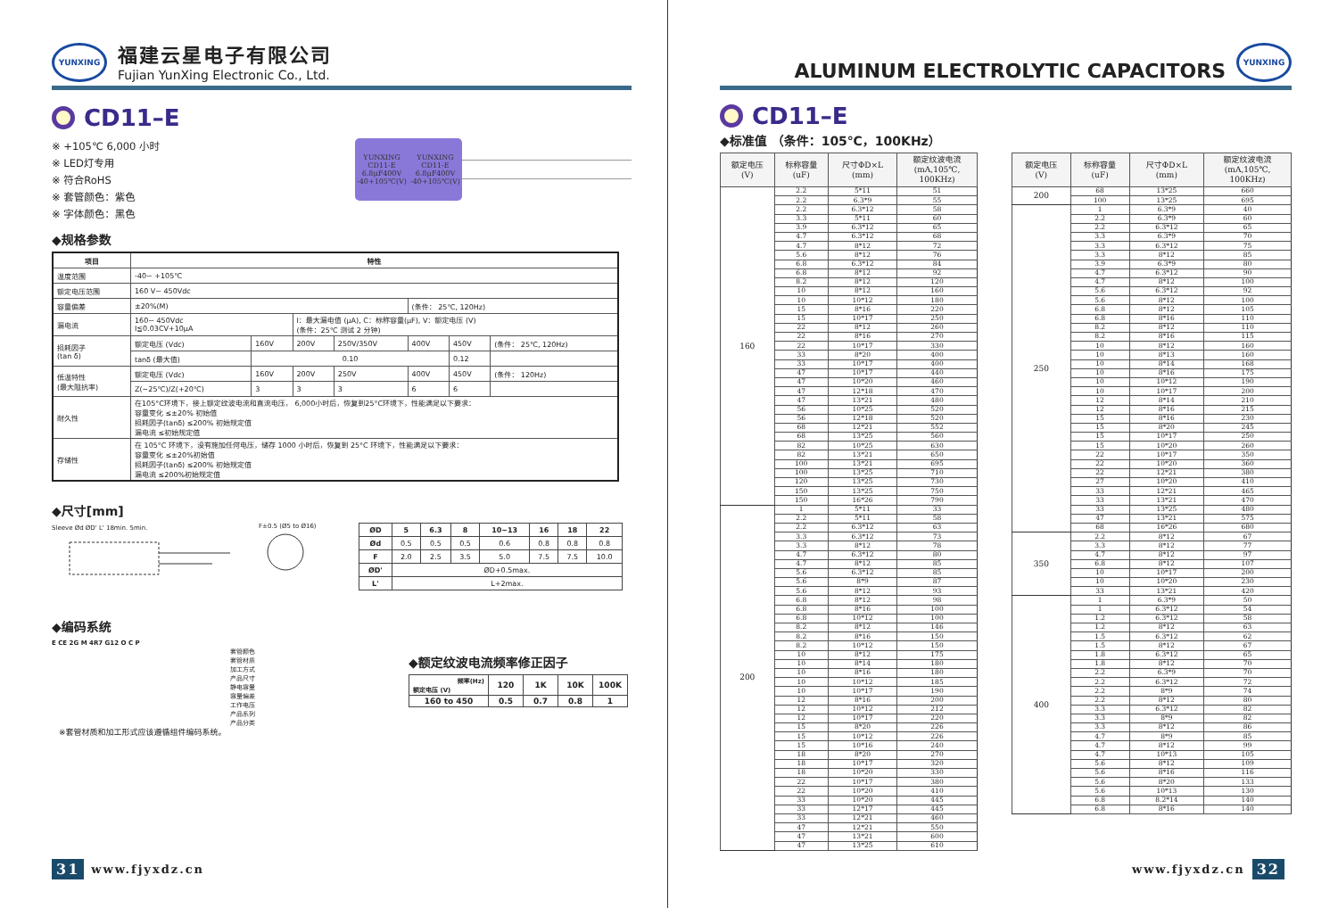YUNXING
福建云星电子有限公司
Fujian YunXing Electronic Co., Ltd.
CD11–E
※ +105℃ 6,000 小时
※ LED灯专用
※ 符合RoHS
※ 套管颜色：紫色
※ 字体颜色：黑色
YUNXING
CD11-E
6.8μF400V
-40+105℃(V)
YUNXING
CD11-E
6.8μF400V
-40+105℃(V)
◆规格参数
| 项目 | 特性 | | | | | | |
| --- | --- | --- | --- | --- | --- | --- | --- |
| 温度范围 | -40~ +105℃ | | | | | | |
| 额定电压范围 | 160 V~ 450Vdc | | | | | | |
| 容量偏差 | ±20%(M) | | | | (条件： 25℃, 120Hz) | | |
| 漏电流 | 160~ 450Vdc I≦0.03CV+10μA | | I：最大漏电值 (μA), C：标称容量(μF), V：额定电压 (V) (条件：25℃ 测试 2 分钟) | | | | |
| 损耗因子 (tan δ) | 额定电压 (Vdc) | 160V | 200V | 250V/350V | 400V | 450V | (条件： 25℃, 120Hz) |
| | tanδ (最大值) | 0.10 | | | | 0.12 | |
| 低温特性 (最大阻抗率) | 额定电压 (Vdc) | 160V | 200V | 250V | 400V | 450V | (条件： 120Hz) |
| | Z(−25℃)/Z(+20℃) | 3 | 3 | 3 | 6 | 6 | |
| 耐久性 | 在105°C环境下，接上额定纹波电流和直流电压， 6,000小时后，恢复到25°C环境下，性能满足以下要求： 容量变化 ≤±20% 初始值 损耗因子(tanδ) ≤200% 初始规定值 漏电流 ≤初始规定值 | | | | | | |
| 存储性 | 在 105°C 环境下，没有施加任何电压，储存 1000 小时后，恢复到 25°C 环境下，性能满足以下要求： 容量变化 ≤±20%初始值 损耗因子(tanδ) ≤200% 初始规定值 漏电流 ≤200%初始规定值 | | | | | | |
◆尺寸[mm]
Sleeve Ød ØD' L' 18min. 5min.
F±0.5 (Ø5 to Ø16)
| ØD | 5 | 6.3 | 8 | 10~13 | 16 | 18 | 22 |
| --- | --- | --- | --- | --- | --- | --- | --- |
| Ød | 0.5 | 0.5 | 0.5 | 0.6 | 0.8 | 0.8 | 0.8 |
| F | 2.0 | 2.5 | 3.5 | 5.0 | 7.5 | 7.5 | 10.0 |
| ØD' | ØD+0.5max. | | | | | | |
| L' | L+2max. | | | | | | |
◆编码系统
E CE 2G M 4R7 G12 O C P
套管颜色
套管材质
加工方式
产品尺寸
静电容量
容量偏差
工作电压
产品系列
产品分类
※套管材质和加工形式应该遵循组件编码系统。
◆额定纹波电流频率修正因子
| 频率(Hz) 额定电压 (V) | 120 | 1K | 10K | 100K |
| --- | --- | --- | --- | --- |
| 160 to 450 | 0.5 | 0.7 | 0.8 | 1 |
31 www.fjyxdz.cn
ALUMINUM ELECTROLYTIC CAPACITORS
YUNXING
CD11–E
◆标准值 （条件：105℃，100KHz）
| 额定电压 (V) | 标称容量 (uF) | 尺寸ΦD×L (mm) | 额定纹波电流 (mA,105℃, 100KHz) |
| --- | --- | --- | --- |
| 160 | 2.2 | 5*11 | 51 |
| | 2.2 | 6.3*9 | 55 |
| | 2.2 | 6.3*12 | 58 |
| | 3.3 | 5*11 | 60 |
| | 3.9 | 6.3*12 | 65 |
| | 4.7 | 6.3*12 | 68 |
| | 4.7 | 8*12 | 72 |
| | 5.6 | 8*12 | 76 |
| | 6.8 | 6.3*12 | 84 |
| | 6.8 | 8*12 | 92 |
| | 8.2 | 8*12 | 120 |
| | 10 | 8*12 | 160 |
| | 10 | 10*12 | 180 |
| | 15 | 8*16 | 220 |
| | 15 | 10*17 | 250 |
| | 22 | 8*12 | 260 |
| | 22 | 8*16 | 270 |
| | 22 | 10*17 | 330 |
| | 33 | 8*20 | 400 |
| | 33 | 10*17 | 400 |
| | 47 | 10*17 | 440 |
| | 47 | 10*20 | 460 |
| | 47 | 12*18 | 470 |
| | 47 | 13*21 | 480 |
| | 56 | 10*25 | 520 |
| | 56 | 12*18 | 520 |
| | 68 | 12*21 | 552 |
| | 68 | 13*25 | 560 |
| | 82 | 10*25 | 630 |
| | 82 | 13*21 | 650 |
| | 100 | 13*21 | 695 |
| | 100 | 13*25 | 710 |
| | 120 | 13*25 | 730 |
| | 150 | 13*25 | 750 |
| | 150 | 16*26 | 790 |
| 200 | 1 | 5*11 | 33 |
| | 2.2 | 5*11 | 58 |
| | 2.2 | 6.3*12 | 63 |
| | 3.3 | 6.3*12 | 73 |
| | 3.3 | 8*12 | 78 |
| | 4.7 | 6.3*12 | 80 |
| | 4.7 | 8*12 | 85 |
| | 5.6 | 6.3*12 | 85 |
| | 5.6 | 8*9 | 87 |
| | 5.6 | 8*12 | 93 |
| | 6.8 | 8*12 | 98 |
| | 6.8 | 8*16 | 100 |
| | 6.8 | 10*12 | 100 |
| | 8.2 | 8*12 | 146 |
| | 8.2 | 8*16 | 150 |
| | 8.2 | 10*12 | 150 |
| | 10 | 8*12 | 175 |
| | 10 | 8*14 | 180 |
| | 10 | 8*16 | 180 |
| | 10 | 10*12 | 185 |
| | 10 | 10*17 | 190 |
| | 12 | 8*16 | 200 |
| | 12 | 10*12 | 212 |
| | 12 | 10*17 | 220 |
| | 15 | 8*20 | 226 |
| | 15 | 10*12 | 226 |
| | 15 | 10*16 | 240 |
| | 18 | 8*20 | 270 |
| | 18 | 10*17 | 320 |
| | 18 | 10*20 | 330 |
| | 22 | 10*17 | 380 |
| | 22 | 10*20 | 410 |
| | 33 | 10*20 | 445 |
| | 33 | 12*17 | 445 |
| | 33 | 12*21 | 460 |
| | 47 | 12*21 | 550 |
| | 47 | 13*21 | 600 |
| | 47 | 13*25 | 610 |
| 额定电压 (V) | 标称容量 (uF) | 尺寸ΦD×L (mm) | 额定纹波电流 (mA,105℃, 100KHz) |
| --- | --- | --- | --- |
| 200 | 68 | 13*25 | 660 |
| | 100 | 13*25 | 695 |
| 250 | 1 | 6.3*9 | 40 |
| | 2.2 | 6.3*9 | 60 |
| | 2.2 | 6.3*12 | 65 |
| | 3.3 | 6.3*9 | 70 |
| | 3.3 | 6.3*12 | 75 |
| | 3.3 | 8*12 | 85 |
| | 3.9 | 6.3*9 | 80 |
| | 4.7 | 6.3*12 | 90 |
| | 4.7 | 8*12 | 100 |
| | 5.6 | 6.3*12 | 92 |
| | 5.6 | 8*12 | 100 |
| | 6.8 | 8*12 | 105 |
| | 6.8 | 8*16 | 110 |
| | 8.2 | 8*12 | 110 |
| | 8.2 | 8*16 | 115 |
| | 10 | 8*12 | 160 |
| | 10 | 8*13 | 160 |
| | 10 | 8*14 | 168 |
| | 10 | 8*16 | 175 |
| | 10 | 10*12 | 190 |
| | 10 | 10*17 | 200 |
| | 12 | 8*14 | 210 |
| | 12 | 8*16 | 215 |
| | 15 | 8*16 | 230 |
| | 15 | 8*20 | 245 |
| | 15 | 10*17 | 250 |
| | 15 | 10*20 | 260 |
| | 22 | 10*17 | 350 |
| | 22 | 10*20 | 360 |
| | 22 | 12*21 | 380 |
| | 27 | 10*20 | 410 |
| | 33 | 12*21 | 465 |
| | 33 | 13*21 | 470 |
| | 33 | 13*25 | 480 |
| | 47 | 13*21 | 575 |
| | 68 | 16*26 | 680 |
| 350 | 2.2 | 8*12 | 67 |
| | 3.3 | 8*12 | 77 |
| | 4.7 | 8*12 | 97 |
| | 6.8 | 8*12 | 107 |
| | 10 | 10*17 | 200 |
| | 10 | 10*20 | 230 |
| | 33 | 13*21 | 420 |
| 400 | 1 | 6.3*9 | 50 |
| | 1 | 6.3*12 | 54 |
| | 1.2 | 6.3*12 | 58 |
| | 1.2 | 8*12 | 63 |
| | 1.5 | 6.3*12 | 62 |
| | 1.5 | 8*12 | 67 |
| | 1.8 | 6.3*12 | 65 |
| | 1.8 | 8*12 | 70 |
| | 2.2 | 6.3*9 | 70 |
| | 2.2 | 6.3*12 | 72 |
| | 2.2 | 8*9 | 74 |
| | 2.2 | 8*12 | 80 |
| | 3.3 | 6.3*12 | 82 |
| | 3.3 | 8*9 | 82 |
| | 3.3 | 8*12 | 86 |
| | 4.7 | 8*9 | 85 |
| | 4.7 | 8*12 | 99 |
| | 4.7 | 10*13 | 105 |
| | 5.6 | 8*12 | 109 |
| | 5.6 | 8*16 | 116 |
| | 5.6 | 8*20 | 133 |
| | 5.6 | 10*13 | 130 |
| | 6.8 | 8.2*14 | 140 |
| | 6.8 | 8*16 | 140 |
www.fjyxdz.cn 32